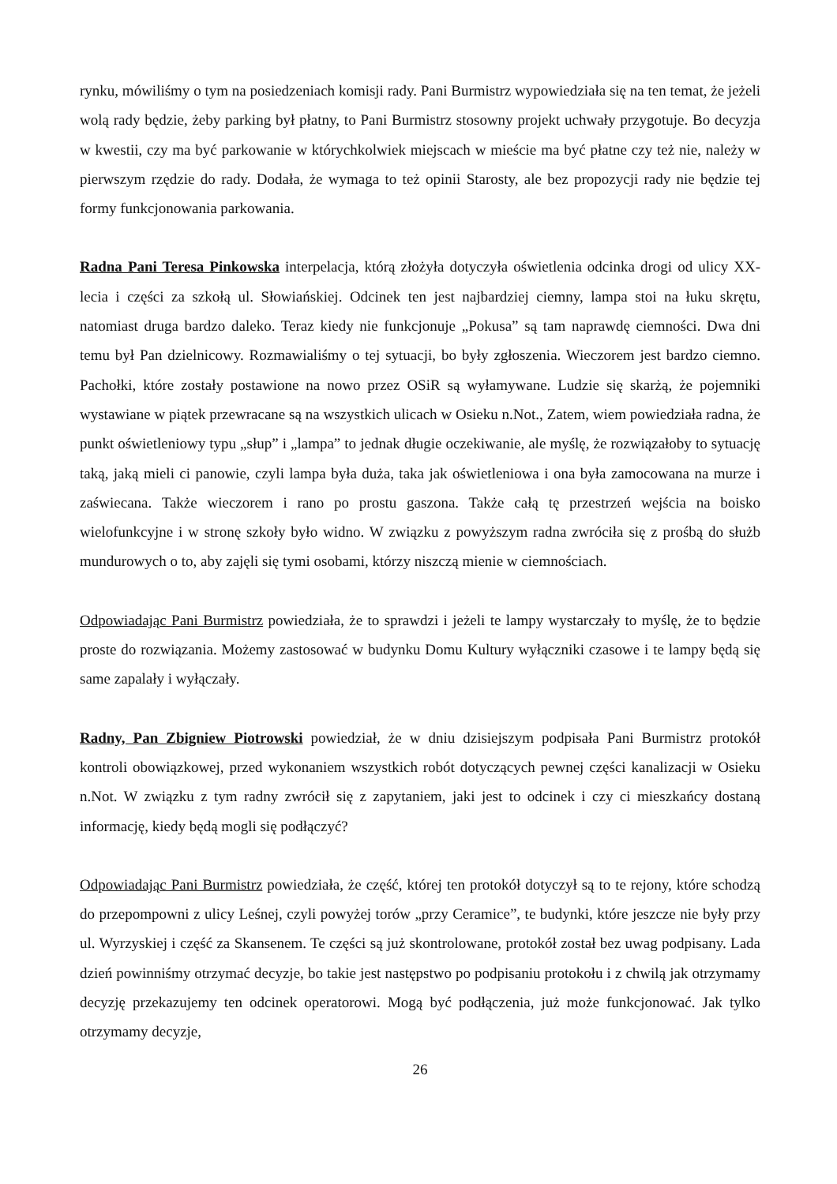rynku, mówiliśmy o tym na posiedzeniach komisji rady. Pani Burmistrz wypowiedziała się na ten temat, że jeżeli wolą rady będzie, żeby parking był płatny, to Pani Burmistrz stosowny projekt uchwały przygotuje. Bo decyzja w kwestii, czy ma być parkowanie w którychkolwiek miejscach w mieście ma być płatne czy też nie, należy w pierwszym rzędzie do rady. Dodała, że wymaga to też opinii Starosty, ale bez propozycji rady nie będzie tej formy funkcjonowania parkowania.
Radna Pani Teresa Pinkowska interpelacja, którą złożyła dotyczyła oświetlenia odcinka drogi od ulicy XX-lecia i części za szkołą ul. Słowiańskiej. Odcinek ten jest najbardziej ciemny, lampa stoi na łuku skrętu, natomiast druga bardzo daleko. Teraz kiedy nie funkcjonuje „Pokusa” są tam naprawdę ciemności. Dwa dni temu był Pan dzielnicowy. Rozmawialiśmy o tej sytuacji, bo były zgłoszenia. Wieczorem jest bardzo ciemno. Pachołki, które zostały postawione na nowo przez OSiR są wyłamywane. Ludzie się skarżą, że pojemniki wystawiane w piątek przewracane są na wszystkich ulicach w Osieku n.Not., Zatem, wiem powiedziała radna, że punkt oświetleniowy typu „słup” i „lampa” to jednak długie oczekiwanie, ale myślę, że rozwiązałoby to sytuację taką, jaką mieli ci panowie, czyli lampa była duża, taka jak oświetleniowa i ona była zamocowana na murze i zaświecana. Także wieczorem i rano po prostu gaszona. Także całą tę przestrzeń wejścia na boisko wielofunkcyjne i w stronę szkoły było widno. W związku z powyższym radna zwróciła się z prośbą do służb mundurowych o to, aby zajęli się tymi osobami, którzy niszczą mienie w ciemnościach.
Odpowiadając Pani Burmistrz powiedziała, że to sprawdzi i jeżeli te lampy wystarczały to myślę, że to będzie proste do rozwiązania. Możemy zastosować w budynku Domu Kultury wyłączniki czasowe i te lampy będą się same zapalały i wyłączały.
Radny, Pan Zbigniew Piotrowski powiedział, że w dniu dzisiejszym podpisała Pani Burmistrz protokół kontroli obowiązkowej, przed wykonaniem wszystkich robót dotyczących pewnej części kanalizacji w Osieku n.Not. W związku z tym radny zwrócił się z zapytaniem, jaki jest to odcinek i czy ci mieszkańcy dostaną informację, kiedy będą mogli się podłączyć?
Odpowiadając Pani Burmistrz powiedziała, że część, której ten protokół dotyczył są to te rejony, które schodzą do przepompowni z ulicy Leśnej, czyli powyżej torów „przy Ceramice”, te budynki, które jeszcze nie były przy ul. Wyrzyskiej i część za Skansenem. Te części są już skontrolowane, protokół został bez uwag podpisany. Lada dzień powinniśmy otrzymać decyzje, bo takie jest następstwo po podpisaniu protokołu i z chwilą jak otrzymamy decyzję przekazujemy ten odcinek operatorowi. Mogą być podłączenia, już może funkcjonować. Jak tylko otrzymamy decyzje,
26